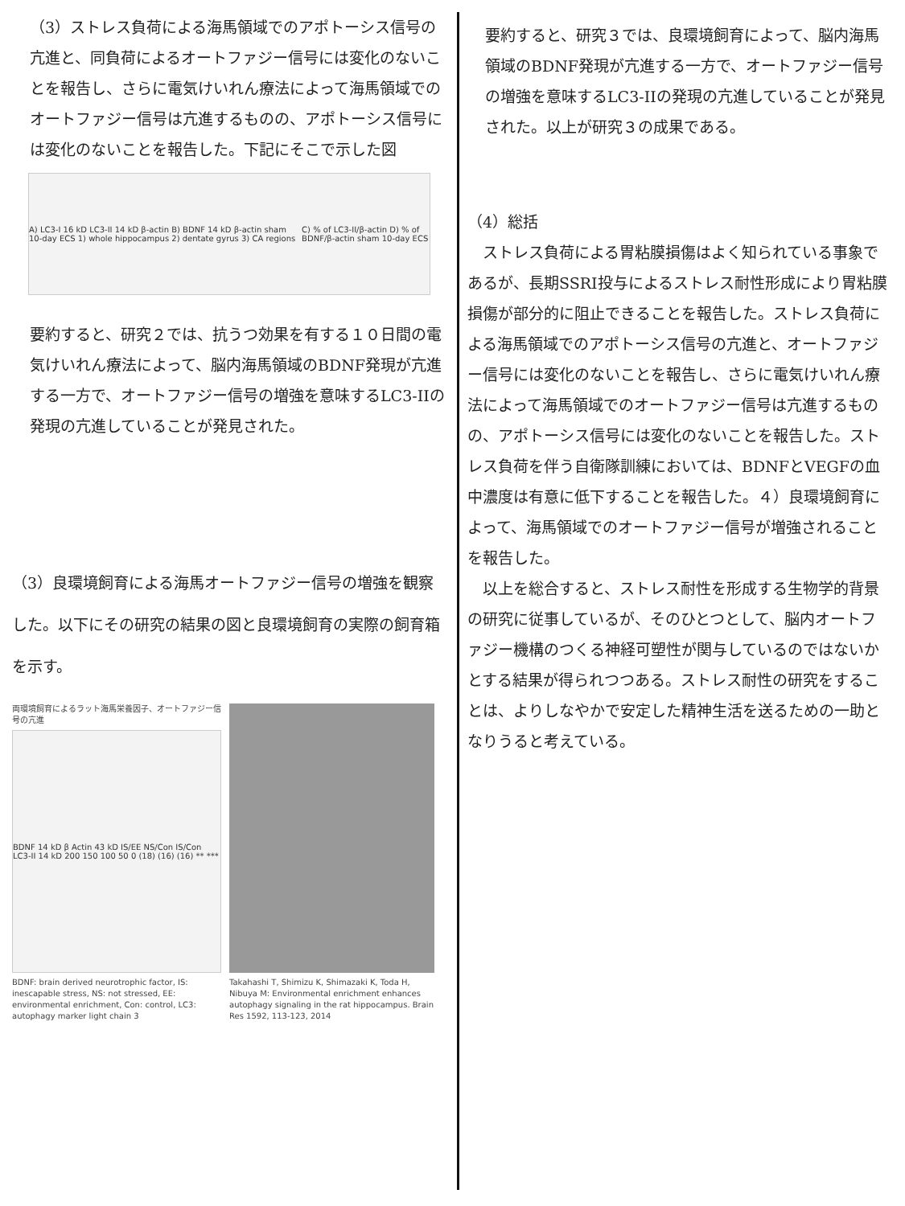（3）ストレス負荷による海馬領域でのアポトーシス信号の亢進と、同負荷によるオートファジー信号には変化のないことを報告し、さらに電気けいれん療法によって海馬領域でのオートファジー信号は亢進するものの、アポトーシス信号には変化のないことを報告した。下記にそこで示した図
A) LC3-I 16 kD LC3-II 14 kD β-actin B) BDNF 14 kD β-actin sham 10-day ECS 1) whole hippocampus 2) dentate gyrus 3) CA regions C) % of LC3-II/β-actin D) % of BDNF/β-actin sham 10-day ECS
要約すると、研究２では、抗うつ効果を有する１０日間の電気けいれん療法によって、脳内海馬領域のBDNF発現が亢進する一方で、オートファジー信号の増強を意味するLC3-IIの発現の亢進していることが発見された。
（3）良環境飼育による海馬オートファジー信号の増強を観察した。以下にその研究の結果の図と良環境飼育の実際の飼育箱を示す。
両環境飼育によるラット海馬栄養因子、オートファジー信号の亢進
BDNF 14 kD β Actin 43 kD IS/EE NS/Con IS/Con LC3-II 14 kD 200 150 100 50 0 (18) (16) (16) ** ***
BDNF: brain derived neurotrophic factor, IS: inescapable stress, NS: not stressed, EE: environmental enrichment, Con: control, LC3: autophagy marker light chain 3
Takahashi T, Shimizu K, Shimazaki K, Toda H, Nibuya M: Environmental enrichment enhances autophagy signaling in the rat hippocampus. Brain Res 1592, 113-123, 2014
要約すると、研究３では、良環境飼育によって、脳内海馬領域のBDNF発現が亢進する一方で、オートファジー信号の増強を意味するLC3-IIの発現の亢進していることが発見された。以上が研究３の成果である。
（4）総括
　ストレス負荷による胃粘膜損傷はよく知られている事象であるが、長期SSRI投与によるストレス耐性形成により胃粘膜損傷が部分的に阻止できることを報告した。ストレス負荷による海馬領域でのアポトーシス信号の亢進と、オートファジー信号には変化のないことを報告し、さらに電気けいれん療法によって海馬領域でのオートファジー信号は亢進するものの、アポトーシス信号には変化のないことを報告した。ストレス負荷を伴う自衛隊訓練においては、BDNFとVEGFの血中濃度は有意に低下することを報告した。４）良環境飼育によって、海馬領域でのオートファジー信号が増強されることを報告した。
　以上を総合すると、ストレス耐性を形成する生物学的背景の研究に従事しているが、そのひとつとして、脳内オートファジー機構のつくる神経可塑性が関与しているのではないかとする結果が得られつつある。ストレス耐性の研究をすることは、よりしなやかで安定した精神生活を送るための一助となりうると考えている。